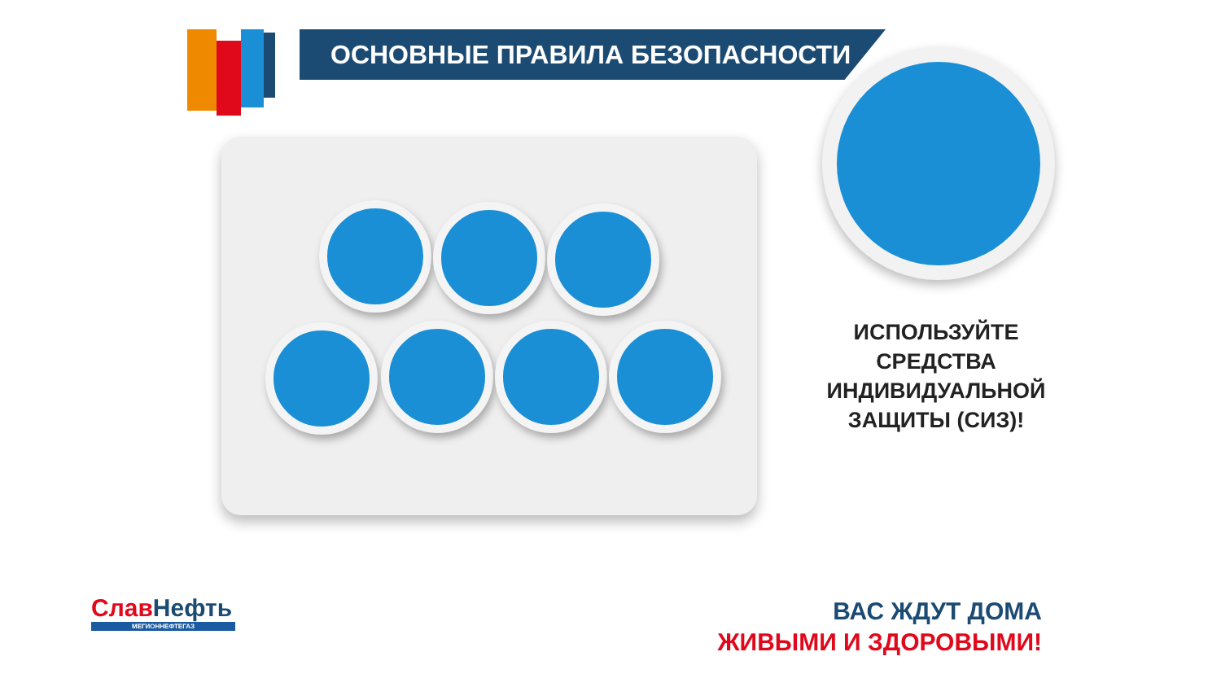ОСНОВНЫЕ ПРАВИЛА БЕЗОПАСНОСТИ
ИСПОЛЬЗУЙТЕ
СРЕДСТВА
ИНДИВИДУАЛЬНОЙ
ЗАЩИТЫ (СИЗ)!
Слав Нефть
МЕГИОННЕФТЕГАЗ
ВАС ЖДУТ ДОМА
ЖИВЫМИ И ЗДОРОВЫМИ!